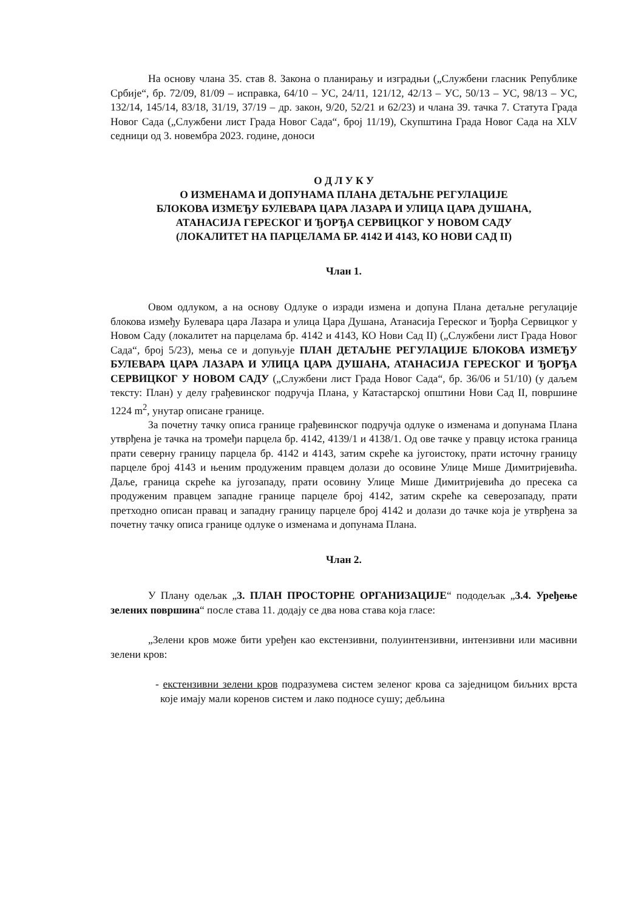На основу члана 35. став 8. Закона о планирању и изградњи („Службени гласник Републике Србије“, бр. 72/09, 81/09 – исправка, 64/10 – УС, 24/11, 121/12, 42/13 – УС, 50/13 – УС, 98/13 – УС, 132/14, 145/14, 83/18, 31/19, 37/19 – др. закон, 9/20, 52/21 и 62/23) и члана 39. тачка 7. Статута Града Новог Сада („Службени лист Града Новог Сада“, број 11/19), Скупштина Града Новог Сада на XLV седници од 3. новембра 2023. године, доноси
О Д Л У К У
О ИЗМЕНАМА И ДОПУНАМА ПЛАНА ДЕТАЉНЕ РЕГУЛАЦИЈЕ
БЛОКОВА ИЗМЕЂУ БУЛЕВАРА ЦАРА ЛАЗАРА И УЛИЦА ЦАРА ДУШАНА,
АТАНАСИЈА ГЕРЕСКОГ И ЂОРЂА СЕРВИЦКОГ У НОВОМ САДУ
(ЛОКАЛИТЕТ НА ПАРЦЕЛАМА БР. 4142 И 4143, КО НОВИ САД II)
Члан 1.
Овом одлуком, а на основу Одлуке о изради измена и допуна Плана детаљне регулације блокова између Булевара цара Лазара и улица Цара Душана, Атанасија Гереског и Ђорђа Сервицког у Новом Саду (локалитет на парцелама бр. 4142 и 4143, КО Нови Сад II) („Службени лист Града Новог Сада“, број 5/23), мења се и допуњује ПЛАН ДЕТАЉНЕ РЕГУЛАЦИЈЕ БЛОКОВА ИЗМЕЂУ БУЛЕВАРА ЦАРА ЛАЗАРА И УЛИЦА ЦАРА ДУШАНА, АТАНАСИЈА ГЕРЕСКОГ И ЂОРЂА СЕРВИЦКОГ У НОВОМ САДУ („Службени лист Града Новог Сада“, бр. 36/06 и 51/10) (у даљем тексту: План) у делу грађевинског подручја Плана, у Катастарској општини Нови Сад II, површине 1224 m<sup>2</sup>, унутар описане границе.
За почетну тачку описа границе грађевинског подручја одлуке о изменама и допунама Плана утврђена је тачка на тромеђи парцела бр. 4142, 4139/1 и 4138/1. Од ове тачке у правцу истока граница прати северну границу парцела бр. 4142 и 4143, затим скреће ка југоистоку, прати источну границу парцеле број 4143 и њеним продуженим правцем долази до осовине Улице Мише Димитријевића. Даље, граница скреће ка југозападу, прати осовину Улице Мише Димитријевића до пресека са продуженим правцем западне границе парцеле број 4142, затим скреће ка северозападу, прати претходно описан правац и западну границу парцеле број 4142 и долази до тачке која је утврђена за почетну тачку описа границе одлуке о изменама и допунама Плана.
Члан 2.
У Плану одељак „3. ПЛАН ПРОСТОРНЕ ОРГАНИЗАЦИЈЕ“ пододељак „3.4. Уређење зелених површина“ после става 11. додају се два нова става која гласе:
„Зелени кров може бити уређен као екстензивни, полуинтензивни, интензивни или масивни зелени кров:
- екстензивни зелени кров подразумева систем зеленог крова са заједницом биљних врста које имају мали коренов систем и лако подносе сушу; дебљина